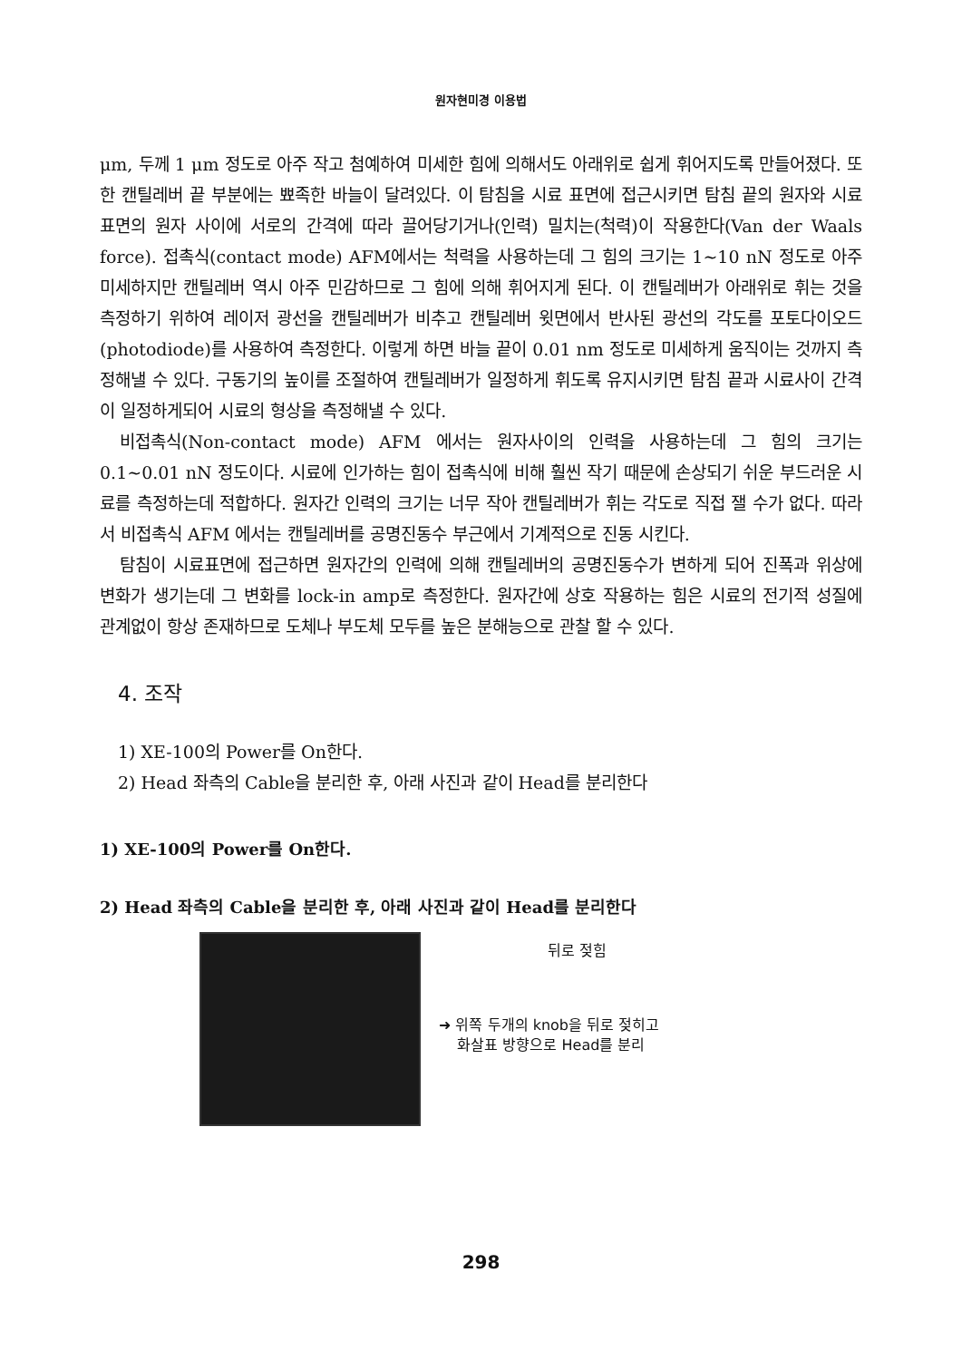원자현미경 이용법
μm, 두께 1 μm 정도로 아주 작고 첨예하여 미세한 힘에 의해서도 아래위로 쉽게 휘어지도록 만들어졌다. 또한 캔틸레버 끝 부분에는 뾰족한 바늘이 달려있다. 이 탐침을 시료 표면에 접근시키면 탐침 끝의 원자와 시료표면의 원자 사이에 서로의 간격에 따라 끌어당기거나(인력) 밀치는(척력)이 작용한다(Van der Waals force). 접촉식(contact mode) AFM에서는 척력을 사용하는데 그 힘의 크기는 1~10 nN 정도로 아주 미세하지만 캔틸레버 역시 아주 민감하므로 그 힘에 의해 휘어지게 된다. 이 캔틸레버가 아래위로 휘는 것을 측정하기 위하여 레이저 광선을 캔틸레버가 비추고 캔틸레버 윗면에서 반사된 광선의 각도를 포토다이오드(photodiode)를 사용하여 측정한다. 이렇게 하면 바늘 끝이 0.01 nm 정도로 미세하게 움직이는 것까지 측정해낼 수 있다. 구동기의 높이를 조절하여 캔틸레버가 일정하게 휘도록 유지시키면 탐침 끝과 시료사이 간격이 일정하게되어 시료의 형상을 측정해낼 수 있다.
비접촉식(Non-contact mode) AFM 에서는 원자사이의 인력을 사용하는데 그 힘의 크기는 0.1~0.01 nN 정도이다. 시료에 인가하는 힘이 접촉식에 비해 훨씬 작기 때문에 손상되기 쉬운 부드러운 시료를 측정하는데 적합하다. 원자간 인력의 크기는 너무 작아 캔틸레버가 휘는 각도로 직접 잴 수가 없다. 따라서 비접촉식 AFM 에서는 캔틸레버를 공명진동수 부근에서 기계적으로 진동 시킨다.
탐침이 시료표면에 접근하면 원자간의 인력에 의해 캔틸레버의 공명진동수가 변하게 되어 진폭과 위상에 변화가 생기는데 그 변화를 lock-in amp로 측정한다. 원자간에 상호 작용하는 힘은 시료의 전기적 성질에 관계없이 항상 존재하므로 도체나 부도체 모두를 높은 분해능으로 관찰 할 수 있다.
4. 조작
1) XE-100의 Power를 On한다.
2) Head 좌측의 Cable을 분리한 후, 아래 사진과 같이 Head를 분리한다
1) XE-100의 Power를 On한다.
2) Head 좌측의 Cable을 분리한 후, 아래 사진과 같이 Head를 분리한다
뒤로 젖힘
➜ 위쪽 두개의 knob을 뒤로 젖히고
화살표 방향으로 Head를 분리
298